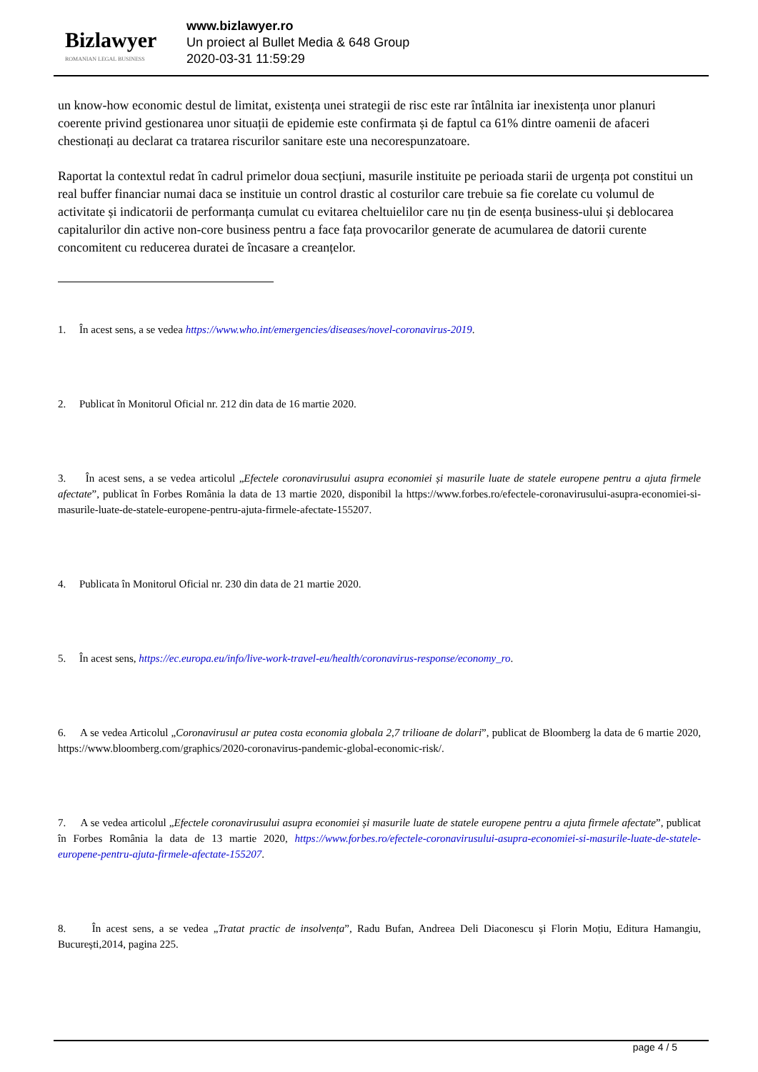Bizlawyer
ROMANIAN LEGAL BUSINESS
www.bizlawyer.ro
Un proiect al Bullet Media & 648 Group
2020-03-31 11:59:29
un know-how economic destul de limitat, existența unei strategii de risc este rar întâlnita iar inexistența unor planuri coerente privind gestionarea unor situații de epidemie este confirmata și de faptul ca 61% dintre oamenii de afaceri chestionați au declarat ca tratarea riscurilor sanitare este una necorespunzatoare.
Raportat la contextul redat în cadrul primelor doua secțiuni, masurile instituite pe perioada starii de urgența pot constitui un real buffer financiar numai daca se instituie un control drastic al costurilor care trebuie sa fie corelate cu volumul de activitate și indicatorii de performanța cumulat cu evitarea cheltuielilor care nu țin de esența business-ului și deblocarea capitalurilor din active non-core business pentru a face fața provocarilor generate de acumularea de datorii curente concomitent cu reducerea duratei de încasare a creanțelor.
1. În acest sens, a se vedea https://www.who.int/emergencies/diseases/novel-coronavirus-2019.
2. Publicat în Monitorul Oficial nr. 212 din data de 16 martie 2020.
3. În acest sens, a se vedea articolul „Efectele coronavirusului asupra economiei și masurile luate de statele europene pentru a ajuta firmele afectate”, publicat în Forbes România la data de 13 martie 2020, disponibil la https://www.forbes.ro/efectele-coronavirusului-asupra-economiei-si-masurile-luate-de-statele-europene-pentru-ajuta-firmele-afectate-155207.
4. Publicata în Monitorul Oficial nr. 230 din data de 21 martie 2020.
5. În acest sens, https://ec.europa.eu/info/live-work-travel-eu/health/coronavirus-response/economy_ro.
6. A se vedea Articolul „Coronavirusul ar putea costa economia globala 2,7 trilioane de dolari”, publicat de Bloomberg la data de 6 martie 2020, https://www.bloomberg.com/graphics/2020-coronavirus-pandemic-global-economic-risk/.
7. A se vedea articolul „Efectele coronavirusului asupra economiei și masurile luate de statele europene pentru a ajuta firmele afectate”, publicat în Forbes România la data de 13 martie 2020, https://www.forbes.ro/efectele-coronavirusului-asupra-economiei-si-masurile-luate-de-statele-europene-pentru-ajuta-firmele-afectate-155207.
8. În acest sens, a se vedea „Tratat practic de insolvența”, Radu Bufan, Andreea Deli Diaconescu și Florin Moțiu, Editura Hamangiu, București,2014, pagina 225.
page 4 / 5